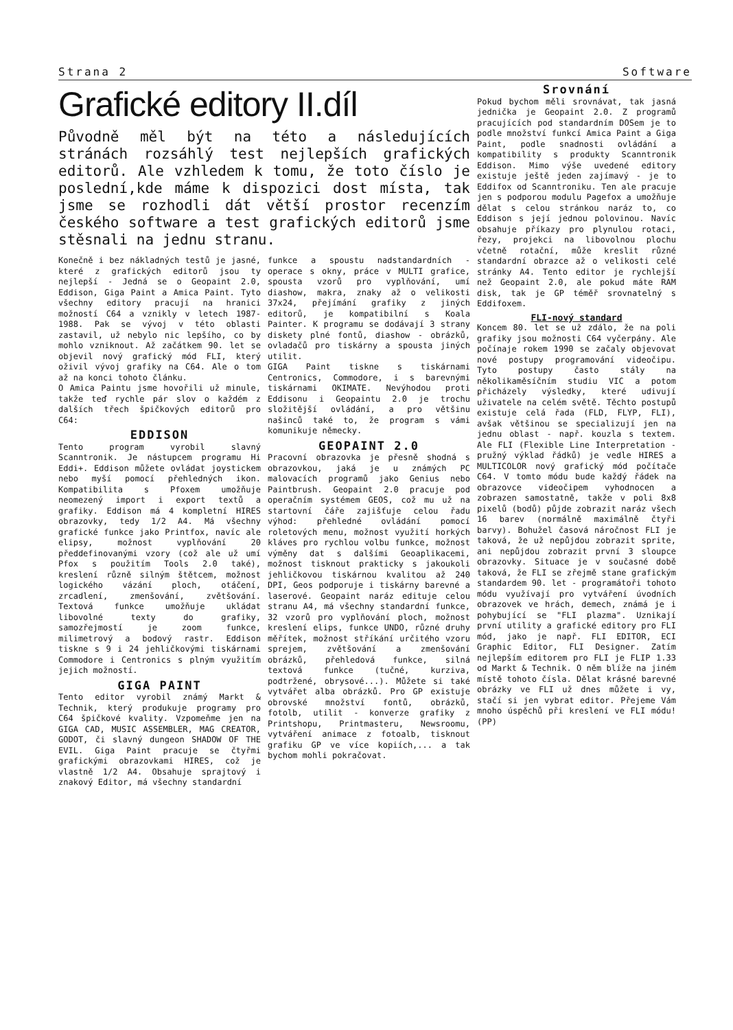Strana 2 Software
Grafické editory II.díl
Původně měl být na této a následujících stránách rozsáhlý test nejlepších grafických editorů. Ale vzhledem k tomu, že toto číslo je poslední,kde máme k dispozici dost místa, tak jsme se rozhodli dát větší prostor recenzím českého software a test grafických editorů jsme stěsnali na jednu stranu.
Konečně i bez nákladných testů je jasné, které z grafických editorů jsou ty nejlepší - Jedná se o Geopaint 2.0, Eddison, Giga Paint a Amica Paint. Tyto všechny editory pracují na hranici možností C64 a vznikly v letech 1987-1988. Pak se vývoj v této oblasti zastavil, už nebylo nic lepšího, co by mohlo vzniknout. Až začátkem 90. let se objevil nový grafický mód FLI, který oživil vývoj grafiky na C64. Ale o tom až na konci tohoto článku.
O Amica Paintu jsme hovořili už minule, takže teď rychle pár slov o každém z dalších třech špičkových editorů pro C64:
EDDISON
Tento program vyrobil slavný Scanntronik. Je nástupcem programu Hi Eddi+. Eddison můžete ovládat joystickem nebo myší pomocí přehledných ikon. Kompatibilita s Pfoxem umožňuje neomezený import i export textů a grafiky. Eddison má 4 kompletní HIRES obrazovky, tedy 1/2 A4. Má všechny grafické funkce jako Printfox, navíc ale elipsy, možnost vyplňování 20 předdefinovanými vzory (což ale už umí Pfox s použitím Tools 2.0 také), kreslení různě silným štětcem, možnost logického vázání ploch, otáčení, zrcadlení, zmenšování, zvětšování. Textová funkce umožňuje ukládat libovolné texty do grafiky, samozřejmostí je zoom funkce, milimetrový a bodový rastr. Eddison tiskne s 9 i 24 jehličkovými tiskárnami Commodore i Centronics s plným využitím jejich možností.
GIGA PAINT
Tento editor vyrobil známý Markt & Technik, který produkuje programy pro C64 špičkové kvality. Vzpomeňme jen na GIGA CAD, MUSIC ASSEMBLER, MAG CREATOR, GODOT, či slavný dungeon SHADOW OF THE EVIL. Giga Paint pracuje se čtyřmi grafickými obrazovkami HIRES, což je vlastně 1/2 A4. Obsahuje sprajtový i znakový Editor, má všechny standardní
funkce a spoustu nadstandardních - operace s okny, práce v MULTI grafice, spousta vzorů pro vyplňování, umí diashow, makra, znaky až o velikosti 37x24, přejímání grafiky z jiných editorů, je kompatibilní s Koala Painter. K programu se dodávají 3 strany diskety plné fontů, diashow - obrázků, ovladačů pro tiskárny a spousta jiných utilit.
GIGA Paint tiskne s tiskárnami Centronics, Commodore, i s barevnými tiskárnami OKIMATE. Nevýhodou proti Eddisonu i Geopaintu 2.0 je trochu složitější ovládání, a pro většinu našinců také to, že program s vámi komunikuje německy.
GEOPAINT 2.0
Pracovní obrazovka je přesně shodná s obrazovkou, jaká je u známých PC malovacích programů jako Genius nebo Paintbrush. Geopaint 2.0 pracuje pod operačním systémem GEOS, což mu už na startovní čáře zajišťuje celou řadu výhod: přehledné ovládání pomocí roletových menu, možnost využití horkých kláves pro rychlou volbu funkce, možnost výměny dat s dalšími Geoaplikacemi, možnost tisknout prakticky s jakoukoli jehličkovou tiskárnou kvalitou až 240 DPI, Geos podporuje i tiskárny barevné a laserové. Geopaint naráz edituje celou stranu A4, má všechny standardní funkce, 32 vzorů pro vyplňování ploch, možnost kreslení elips, funkce UNDO, různé druhy měřítek, možnost stříkání určitého vzoru sprejem, zvětšování a zmenšování obrázků, přehledová funkce, silná textová funkce (tučné, kurziva, podtržené, obrysové...). Můžete si také vytvářet alba obrázků. Pro GP existuje obrovské množství fontů, obrázků, fotolb, utilit - konverze grafiky z Printshopu, Printmasteru, Newsroomu, vytváření animace z fotoalb, tisknout grafiku GP ve více kopiích,... a tak bychom mohli pokračovat.
Srovnání
Pokud bychom měli srovnávat, tak jasná jednička je Geopaint 2.0. Z programů pracujících pod standardním DOSem je to podle množství funkcí Amica Paint a Giga Paint, podle snadnosti ovládání a kompatibility s produkty Scanntronik Eddison. Mimo výše uvedené editory existuje ještě jeden zajímavý - je to Eddifox od Scanntroniku. Ten ale pracuje jen s podporou modulu Pagefox a umožňuje dělat s celou stránkou naráz to, co Eddison s její jednou polovinou. Navíc obsahuje příkazy pro plynulou rotaci, řezy, projekci na libovolnou plochu včetně rotační, může kreslit různé standardní obrazce až o velikosti celé stránky A4. Tento editor je rychlejší než Geopaint 2.0, ale pokud máte RAM disk, tak je GP téměř srovnatelný s Eddifoxem.
FLI-nový standard
Koncem 80. let se už zdálo, že na poli grafiky jsou možnosti C64 vyčerpány. Ale počínaje rokem 1990 se začaly objevovat nové postupy programování videočipu. Tyto postupy často stály na několikaměsíčním studiu VIC a potom přicházely výsledky, které udivují uživatele na celém světě. Těchto postupů existuje celá řada (FLD, FLYP, FLI), avšak většinou se specializují jen na jednu oblast - např. kouzla s textem. Ale FLI (Flexible Line Interpretation - pružný výklad řádků) je vedle HIRES a MULTICOLOR nový grafický mód počítače C64. V tomto módu bude každý řádek na obrazovce videočipem vyhodnocen a zobrazen samostatně, takže v poli 8x8 pixelů (bodů) půjde zobrazit naráz všech 16 barev (normálně maximálně čtyři barvy). Bohužel časová náročnost FLI je taková, že už nepůjdou zobrazit sprite, ani nepůjdou zobrazit první 3 sloupce obrazovky. Situace je v současné době taková, že FLI se zřejmě stane grafickým standardem 90. let - programátoři tohoto módu využívají pro vytváření úvodních obrazovek ve hrách, demech, známá je i pohybující se "FLI plazma". Uznikají první utility a grafické editory pro FLI mód, jako je např. FLI EDITOR, ECI Graphic Editor, FLI Designer. Zatím nejlepším editorem pro FLI je FLIP 1.33 od Markt & Technik. O něm blíže na jiném místě tohoto čísla. Dělat krásné barevné obrázky ve FLI už dnes můžete i vy, stačí si jen vybrat editor. Přejeme Vám mnoho úspěchů při kreslení ve FLI módu! (PP)